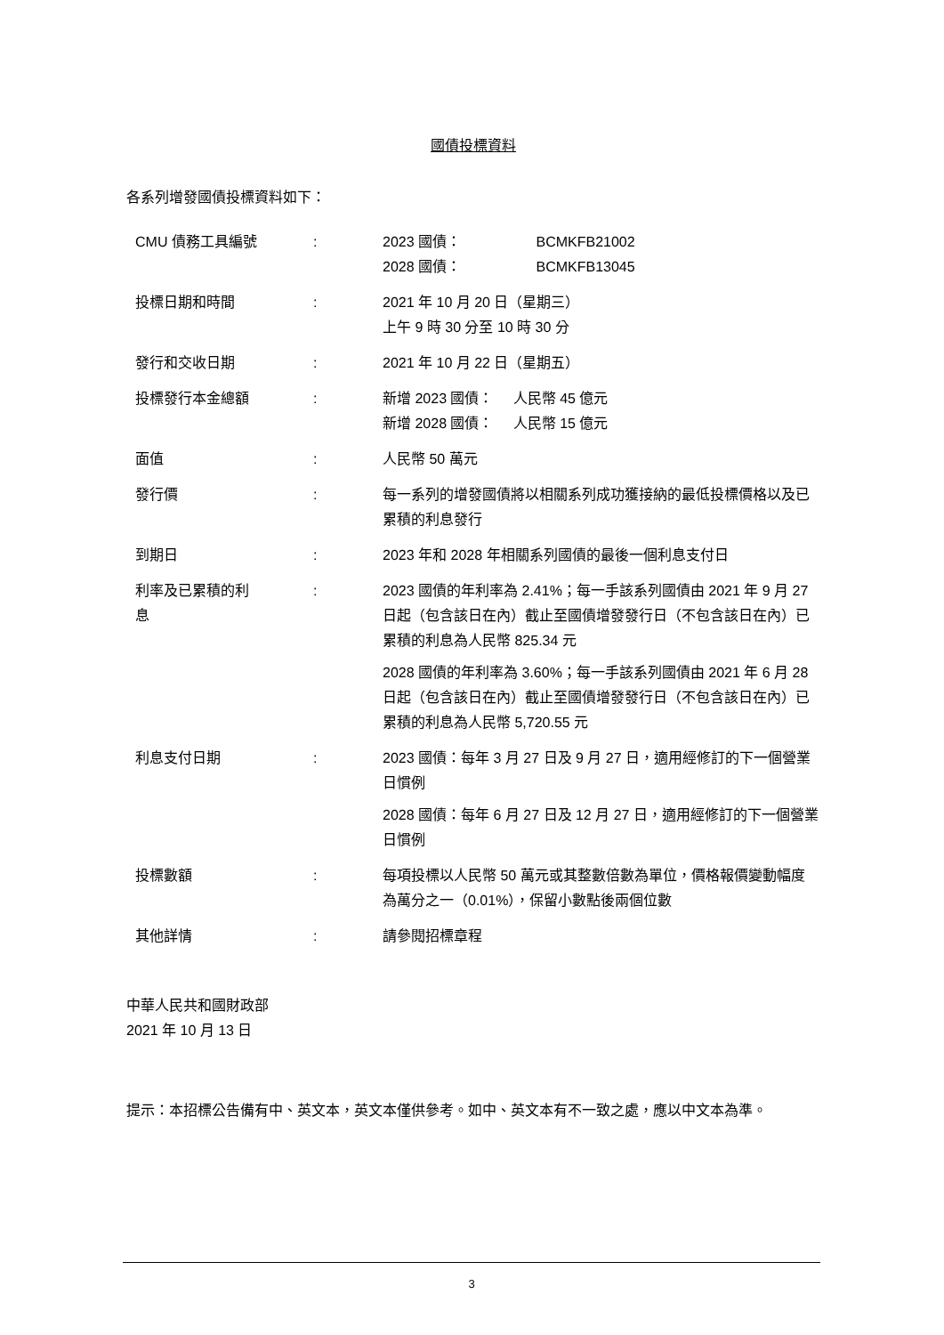國債投標資料
各系列增發國債投標資料如下：
| CMU 債務工具編號 | : | 2023 國債： BCMKFB21002 2028 國債： BCMKFB13045 |
| 投標日期和時間 | : | 2021 年 10 月 20 日（星期三） 上午 9 時 30 分至 10 時 30 分 |
| 發行和交收日期 | : | 2021 年 10 月 22 日（星期五） |
| 投標發行本金總額 | : | 新增 2023 國債： 人民幣 45 億元 新增 2028 國債： 人民幣 15 億元 |
| 面值 | : | 人民幣 50 萬元 |
| 發行價 | : | 每一系列的增發國債將以相關系列成功獲接納的最低投標價格以及已累積的利息發行 |
| 到期日 | : | 2023 年和 2028 年相關系列國債的最後一個利息支付日 |
| 利率及已累積的利 息 | : | 2023 國債的年利率為 2.41%；每一手該系列國債由 2021 年 9 月 27 日起（包含該日在內）截止至國債增發發行日（不包含該日在內）已累積的利息為人民幣 825.34 元 2028 國債的年利率為 3.60%；每一手該系列國債由 2021 年 6 月 28 日起（包含該日在內）截止至國債增發發行日（不包含該日在內）已累積的利息為人民幣 5,720.55 元 |
| 利息支付日期 | : | 2023 國債：每年 3 月 27 日及 9 月 27 日，適用經修訂的下一個營業日慣例 2028 國債：每年 6 月 27 日及 12 月 27 日，適用經修訂的下一個營業日慣例 |
| 投標數額 | : | 每項投標以人民幣 50 萬元或其整數倍數為單位，價格報價變動幅度為萬分之一（0.01%），保留小數點後兩個位數 |
| 其他詳情 | : | 請參閱招標章程 |
中華人民共和國財政部
2021 年 10 月 13 日
提示：本招標公告備有中、英文本，英文本僅供參考。如中、英文本有不一致之處，應以中文本為準。
3